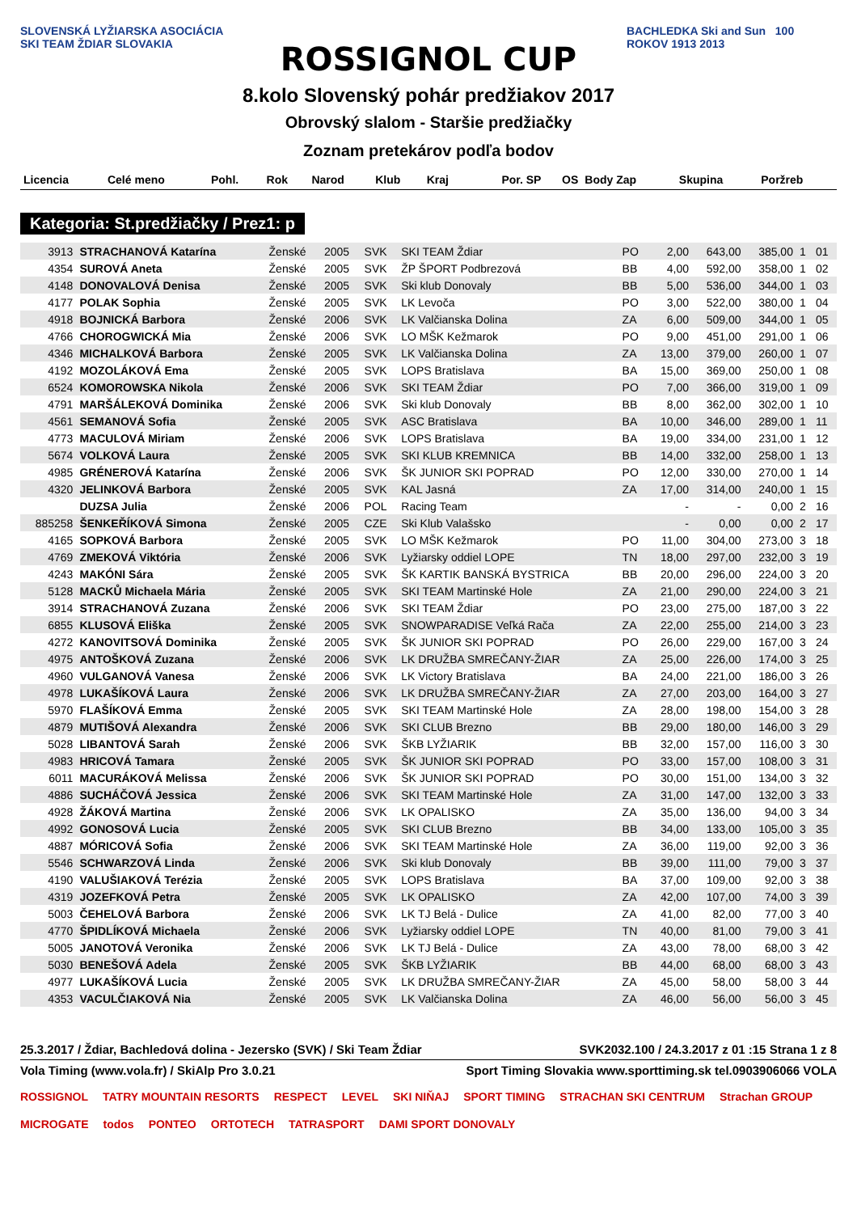SLOVENSKÁ LYŽIARSKA ASOCIÁCIA SKI TEAM ŽDIAR SLOVAKIA
ROSSIGNOL CUP
8.kolo Slovenský pohár predžiakov 2017
Obrovský slalom - Staršie predžiačky
Zoznam pretekárov podľa bodov
BACHLEDKA Ski and Sun 100 ROKOV 1913 2013
| Licencia | Celé meno | Pohl. | Rok | Narod | Klub | Kraj | Por. SP | OS | Body Zap | Skupina | Poržreb |
| --- | --- | --- | --- | --- | --- | --- | --- | --- | --- | --- | --- |
Kategoria: St.predžiačky / Prez1: p
| 3913 | STRACHANOVÁ Katarína | Ženské | 2005 | SVK | SKI TEAM Ždiar | PO | 2,00 | 643,00 | 385,00 | 1 | 01 |
| 4354 | SUROVÁ Aneta | Ženské | 2005 | SVK | ŽP ŠPORT Podbrezová | BB | 4,00 | 592,00 | 358,00 | 1 | 02 |
| 4148 | DONOVALOVÁ Denisa | Ženské | 2005 | SVK | Ski klub Donovaly | BB | 5,00 | 536,00 | 344,00 | 1 | 03 |
| 4177 | POLAK Sophia | Ženské | 2005 | SVK | LK Levoča | PO | 3,00 | 522,00 | 380,00 | 1 | 04 |
| 4918 | BOJNICKÁ Barbora | Ženské | 2006 | SVK | LK Valčianska Dolina | ZA | 6,00 | 509,00 | 344,00 | 1 | 05 |
| 4766 | CHOROGWICKÁ Mia | Ženské | 2006 | SVK | LO MŠK Kežmarok | PO | 9,00 | 451,00 | 291,00 | 1 | 06 |
| 4346 | MICHALKOVÁ Barbora | Ženské | 2005 | SVK | LK Valčianska Dolina | ZA | 13,00 | 379,00 | 260,00 | 1 | 07 |
| 4192 | MOZOLÁKOVÁ Ema | Ženské | 2005 | SVK | LOPS Bratislava | BA | 15,00 | 369,00 | 250,00 | 1 | 08 |
| 6524 | KOMOROWSKA Nikola | Ženské | 2006 | SVK | SKI TEAM Ždiar | PO | 7,00 | 366,00 | 319,00 | 1 | 09 |
| 4791 | MARŠÁLEKOVÁ Dominika | Ženské | 2006 | SVK | Ski klub Donovaly | BB | 8,00 | 362,00 | 302,00 | 1 | 10 |
| 4561 | SEMANOVÁ Sofia | Ženské | 2005 | SVK | ASC Bratislava | BA | 10,00 | 346,00 | 289,00 | 1 | 11 |
| 4773 | MACULOVÁ Miriam | Ženské | 2006 | SVK | LOPS Bratislava | BA | 19,00 | 334,00 | 231,00 | 1 | 12 |
| 5674 | VOLKOVÁ Laura | Ženské | 2005 | SVK | SKI KLUB KREMNICA | BB | 14,00 | 332,00 | 258,00 | 1 | 13 |
| 4985 | GRÉNEROVÁ Katarína | Ženské | 2006 | SVK | ŠK JUNIOR SKI POPRAD | PO | 12,00 | 330,00 | 270,00 | 1 | 14 |
| 4320 | JELINKOVÁ Barbora | Ženské | 2005 | SVK | KAL Jasná | ZA | 17,00 | 314,00 | 240,00 | 1 | 15 |
| | DUZSA Julia | Ženské | 2006 | POL | Racing Team | | - | - | 0,00 | 2 | 16 |
| 885258 | ŠENKEŘÍKOVÁ Simona | Ženské | 2005 | CZE | Ski Klub Valašsko | | - | 0,00 | 0,00 | 2 | 17 |
| 4165 | SOPKOVÁ Barbora | Ženské | 2005 | SVK | LO MŠK Kežmarok | PO | 11,00 | 304,00 | 273,00 | 3 | 18 |
| 4769 | ZMEKOVÁ Viktória | Ženské | 2006 | SVK | Lyžiarsky oddiel LOPE | TN | 18,00 | 297,00 | 232,00 | 3 | 19 |
| 4243 | MAKÓNI Sára | Ženské | 2005 | SVK | ŠK KARTIK BANSKÁ BYSTRICA | BB | 20,00 | 296,00 | 224,00 | 3 | 20 |
| 5128 | MACKŮ Michaela Mária | Ženské | 2005 | SVK | SKI TEAM Martinské Hole | ZA | 21,00 | 290,00 | 224,00 | 3 | 21 |
| 3914 | STRACHANOVÁ Zuzana | Ženské | 2006 | SVK | SKI TEAM Ždiar | PO | 23,00 | 275,00 | 187,00 | 3 | 22 |
| 6855 | KLUSOVÁ Eliška | Ženské | 2005 | SVK | SNOWPARADISE Veľká Rača | ZA | 22,00 | 255,00 | 214,00 | 3 | 23 |
| 4272 | KANOVITSOVÁ Dominika | Ženské | 2005 | SVK | ŠK JUNIOR SKI POPRAD | PO | 26,00 | 229,00 | 167,00 | 3 | 24 |
| 4975 | ANTOŠKOVÁ Zuzana | Ženské | 2006 | SVK | LK DRUŽBA SMREČANY-ŽIAR | ZA | 25,00 | 226,00 | 174,00 | 3 | 25 |
| 4960 | VULGANOVÁ Vanesa | Ženské | 2006 | SVK | LK Victory Bratislava | BA | 24,00 | 221,00 | 186,00 | 3 | 26 |
| 4978 | LUKAŠÍKOVÁ Laura | Ženské | 2006 | SVK | LK DRUŽBA SMREČANY-ŽIAR | ZA | 27,00 | 203,00 | 164,00 | 3 | 27 |
| 5970 | FLAŠÍKOVÁ Emma | Ženské | 2005 | SVK | SKI TEAM Martinské Hole | ZA | 28,00 | 198,00 | 154,00 | 3 | 28 |
| 4879 | MUTIŠOVÁ Alexandra | Ženské | 2006 | SVK | SKI CLUB Brezno | BB | 29,00 | 180,00 | 146,00 | 3 | 29 |
| 5028 | LIBANTOVÁ Sarah | Ženské | 2006 | SVK | ŠKB LYŽIARIK | BB | 32,00 | 157,00 | 116,00 | 3 | 30 |
| 4983 | HRICOVÁ Tamara | Ženské | 2005 | SVK | ŠK JUNIOR SKI POPRAD | PO | 33,00 | 157,00 | 108,00 | 3 | 31 |
| 6011 | MACURÁKOVÁ Melissa | Ženské | 2006 | SVK | ŠK JUNIOR SKI POPRAD | PO | 30,00 | 151,00 | 134,00 | 3 | 32 |
| 4886 | SUCHÁČOVÁ Jessica | Ženské | 2006 | SVK | SKI TEAM Martinské Hole | ZA | 31,00 | 147,00 | 132,00 | 3 | 33 |
| 4928 | ŽÁKOVÁ Martina | Ženské | 2006 | SVK | LK OPALISKO | ZA | 35,00 | 136,00 | 94,00 | 3 | 34 |
| 4992 | GONOSOVÁ Lucia | Ženské | 2005 | SVK | SKI CLUB Brezno | BB | 34,00 | 133,00 | 105,00 | 3 | 35 |
| 4887 | MÓRICOVÁ Sofia | Ženské | 2006 | SVK | SKI TEAM Martinské Hole | ZA | 36,00 | 119,00 | 92,00 | 3 | 36 |
| 5546 | SCHWARZOVÁ Linda | Ženské | 2006 | SVK | Ski klub Donovaly | BB | 39,00 | 111,00 | 79,00 | 3 | 37 |
| 4190 | VALUŠIAKOVÁ Terézia | Ženské | 2005 | SVK | LOPS Bratislava | BA | 37,00 | 109,00 | 92,00 | 3 | 38 |
| 4319 | JOZEFKOVÁ Petra | Ženské | 2005 | SVK | LK OPALISKO | ZA | 42,00 | 107,00 | 74,00 | 3 | 39 |
| 5003 | ČEHELOVÁ Barbora | Ženské | 2006 | SVK | LK TJ Belá - Dulice | ZA | 41,00 | 82,00 | 77,00 | 3 | 40 |
| 4770 | ŠPIDLÍKOVÁ Michaela | Ženské | 2006 | SVK | Lyžiarsky oddiel LOPE | TN | 40,00 | 81,00 | 79,00 | 3 | 41 |
| 5005 | JANOTOVÁ Veronika | Ženské | 2006 | SVK | LK TJ Belá - Dulice | ZA | 43,00 | 78,00 | 68,00 | 3 | 42 |
| 5030 | BENEŠOVÁ Adela | Ženské | 2005 | SVK | ŠKB LYŽIARIK | BB | 44,00 | 68,00 | 68,00 | 3 | 43 |
| 4977 | LUKAŠÍKOVÁ Lucia | Ženské | 2005 | SVK | LK DRUŽBA SMREČANY-ŽIAR | ZA | 45,00 | 58,00 | 58,00 | 3 | 44 |
| 4353 | VACULČIAKOVÁ Nia | Ženské | 2005 | SVK | LK Valčianska Dolina | ZA | 46,00 | 56,00 | 56,00 | 3 | 45 |
25.3.2017 / Ždiar, Bachledová dolina - Jezersko (SVK) / Ski Team Ždiar SVK2032.100 / 24.3.2017 z 01 :15 Strana 1 z 8
Vola Timing (www.vola.fr) / SkiAlp Pro 3.0.21 Sport Timing Slovakia www.sporttiming.sk tel.0903906066 VOLA
ROSSIGNOL TATRY MOUNTAIN RESORTS RESPECT LEVEL SKI NIŇAJ SPORT TIMING STRACHAN SKI CENTRUM Strachan GROUP MICROGATE todos PONTEO ORTOTECH TATRASPORT DAMI SPORT DONOVALY